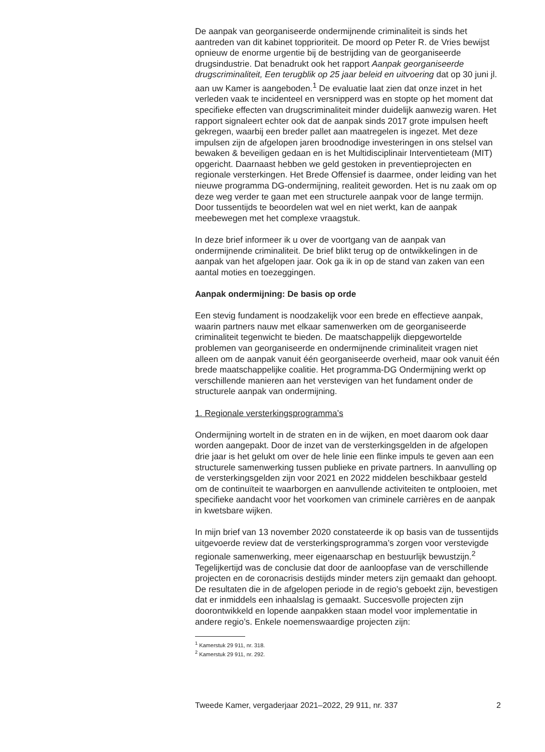De aanpak van georganiseerde ondermijnende criminaliteit is sinds het aantreden van dit kabinet topprioriteit. De moord op Peter R. de Vries bewijst opnieuw de enorme urgentie bij de bestrijding van de georgani­seerde drugsindustrie. Dat benadrukt ook het rapport Aanpak georgani­seerde drugscriminaliteit, Een terugblik op 25 jaar beleid en uitvoering dat op 30 juni jl. aan uw Kamer is aangeboden.<sup>1</sup> De evaluatie laat zien dat onze inzet in het verleden vaak te incidenteel en versnipperd was en stopte op het moment dat specifieke effecten van drugscriminaliteit minder duidelijk aanwezig waren. Het rapport signaleert echter ook dat de aanpak sinds 2017 grote impulsen heeft gekregen, waarbij een breder pallet aan maatregelen is ingezet. Met deze impulsen zijn de afgelopen jaren broodnodige investeringen in ons stelsel van bewaken & beveiligen gedaan en is het Multidisciplinair Interventieteam (MIT) opgericht. Daarnaast hebben we geld gestoken in preventieprojecten en regionale versterkingen. Het Brede Offensief is daarmee, onder leiding van het nieuwe programma DG-ondermijning, realiteit geworden. Het is nu zaak om op deze weg verder te gaan met een structurele aanpak voor de lange termijn. Door tussentijds te beoordelen wat wel en niet werkt, kan de aanpak meebewegen met het complexe vraagstuk.
In deze brief informeer ik u over de voortgang van de aanpak van ondermijnende criminaliteit. De brief blikt terug op de ontwikkelingen in de aanpak van het afgelopen jaar. Ook ga ik in op de stand van zaken van een aantal moties en toezeggingen.
Aanpak ondermijning: De basis op orde
Een stevig fundament is noodzakelijk voor een brede en effectieve aanpak, waarin partners nauw met elkaar samenwerken om de georganiseerde criminaliteit tegenwicht te bieden. De maatschappelijk diepgewortelde problemen van georganiseerde en ondermijnende criminaliteit vragen niet alleen om de aanpak vanuit één georganiseerde overheid, maar ook vanuit één brede maatschappelijke coalitie. Het programma-DG Onder­mijning werkt op verschillende manieren aan het verstevigen van het fundament onder de structurele aanpak van ondermijning.
1. Regionale versterkingsprogramma’s
Ondermijning wortelt in de straten en in de wijken, en moet daarom ook daar worden aangepakt. Door de inzet van de versterkingsgelden in de afgelopen drie jaar is het gelukt om over de hele linie een flinke impuls te geven aan een structurele samenwerking tussen publieke en private partners. In aanvulling op de versterkingsgelden zijn voor 2021 en 2022 middelen beschikbaar gesteld om de continuïteit te waarborgen en aanvullende activiteiten te ontplooien, met specifieke aandacht voor het voorkomen van criminele carrières en de aanpak in kwetsbare wijken.
In mijn brief van 13 november 2020 constateerde ik op basis van de tussentijds uitgevoerde review dat de versterkingsprogramma’s zorgen voor verstevigde regionale samenwerking, meer eigenaarschap en bestuurlijk bewustzijn.<sup>2</sup> Tegelijkertijd was de conclusie dat door de aanloopfase van de verschillende projecten en de coronacrisis destijds minder meters zijn gemaakt dan gehoopt. De resultaten die in de afgelopen periode in de regio’s geboekt zijn, bevestigen dat er inmiddels een inhaalslag is gemaakt. Succesvolle projecten zijn doorontwikkeld en lopende aanpakken staan model voor implementatie in andere regio’s. Enkele noemenswaardige projecten zijn:
<sup>1</sup> Kamerstuk 29 911, nr. 318.
<sup>2</sup> Kamerstuk 29 911, nr. 292.
Tweede Kamer, vergaderjaar 2021–2022, 29 911, nr. 337 2